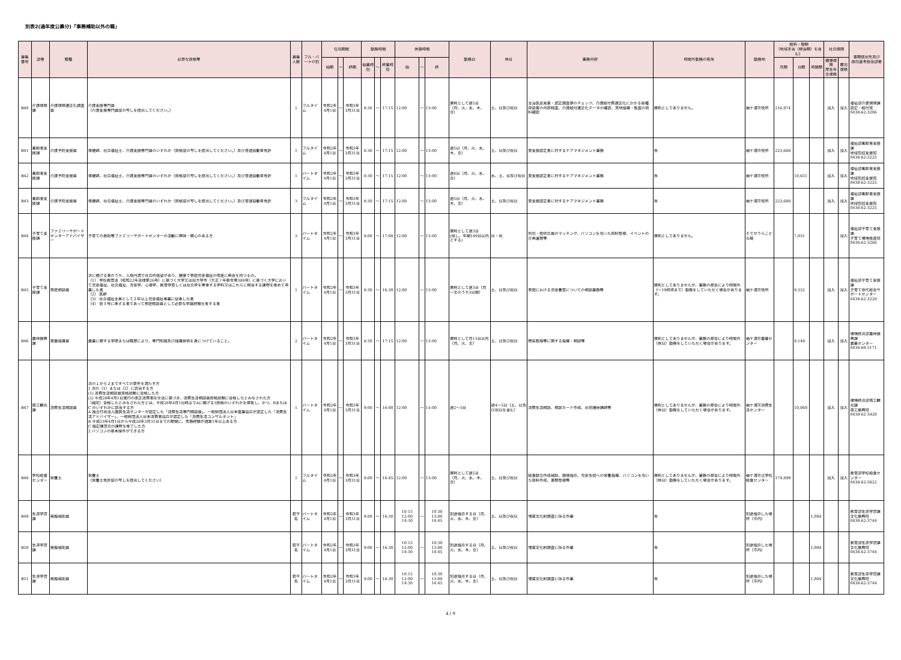別表2(過年度公募分)「事務補助以外の職」
| 募集番号 | 部署 | 職種 | 必要な資格等 | 募集人数 | フル・パートの別 | 任用期間 | | | 勤務時間 | | | 休憩時間 | | | 勤務日 | 休日 | 業務内容 | 時間外勤務の有無 | 勤務地 | 給料・報酬 （地域手当（相当額）を含む） | | | 社会保険 | | 書類提出先及び 採用選考担当部署 |
| --- | --- | --- | --- | --- | --- | --- | --- | --- | --- | --- | --- | --- | --- | --- | --- | --- | --- | --- | --- | --- | --- | --- | --- | --- | --- |
| | | | | | | 始期 | ～ | 終期 | 始業時刻 | ～ | 終業時刻 | 始 | ～ | 終 | | | | | | 月額 | 日額 | 時間額 | 健康保険 厚生年金保険 | 雇用保険 | |
| B40 | 介護保険課 | 介護保険適正化調査員 | 介護支援専門員 （介護支援専門員証の写しを提出してください。） | 1 | フルタイム | 令和2年4月1日 | ～ | 令和3年3月31日 | 8:30 | ～ | 17:15 | 12:00 | ～ | 13:00 | 原則として週5日（月、火、水、木、金） | 土、日及び祝日 | 主治医意見書・認定調査票のチェック、介護給付費適正化にかかる各種申請書の内容精査、介護給付適正化データの確認、実地指導・監査の資料確認 | 原則としてありません。 | 袖ケ浦市役所 | 216,974 | | | 加入 | 加入 | 福祉部介護保険課 認定・給付班 0438-62-3206 |
| B41 | 高齢者支援課 | 介護予防支援員 | 保健師、社会福祉士、介護支援専門員のいずれか（資格証の写しを提出してください。）及び普通自動車免許 | 1 | フルタイム | 令和2年4月1日 | ～ | 令和3年3月31日 | 8:30 | ～ | 17:15 | 12:00 | ～ | 13:00 | 週5日（月、火、水、木、金） | 土、日及び祝日 | 要支援認定者に対するケアマネジメント業務 | 無 | 袖ケ浦市役所 | 223,688 | | | 加入 | 加入 | 福祉部高齢者支援課 地域包括支援班 0438-62-3225 |
| B42 | 高齢者支援課 | 介護予防支援員 | 保健師、社会福祉士、介護支援専門員のいずれか（資格証の写しを提出してください。）及び普通自動車免許 | 1 | パートタイム | 令和2年4月1日 | ～ | 令和3年3月31日 | 8:30 | ～ | 17:15 | 12:00 | ～ | 13:00 | 週4日（月、火、水、金） | 水、土、日及び祝日 | 要支援認定者に対するケアマネジメント業務 | 無 | 袖ケ浦市役所 | | 10,651 | | 加入 | 加入 | 福祉部高齢者支援課 地域包括支援班 0438-62-3225 |
| B43 | 高齢者支援課 | 介護予防支援員 | 保健師、社会福祉士、介護支援専門員のいずれか（資格証の写しを提出してください。）及び普通自動車免許 | 3 | フルタイム | 令和2年4月1日 | ～ | 令和3年3月31日 | 8:30 | ～ | 17:15 | 12:00 | ～ | 13:00 | 週5日（月、火、水、木、金） | 土、日及び祝日 | 要支援認定者に対するケアマネジメント業務 | 無 | 袖ケ浦市役所 | 223,688 | | | 加入 | 加入 | 福祉部高齢者支援課 地域包括支援班 0438-62-3225 |
| B44 | 子育て支援課 | ファミリーサポートセンターアドバイザー | 子育ての援助等ファミリーサポートセンターの活動に興味・関心のある方 | 3 | パートタイム | 令和2年4月1日 | ～ | 令和3年3月31日 | 9:00 | ～ | 17:00 | 12:00 | ～ | 13:00 | 原則として週3日 (但し、年間149日以内とする) | 日・祝 | 利用・提供会員のマッチング、パソコンを用いた資料整理、イベントの企画運営等 | 原則としてありません。 | そでがうらこども館 | | 7,031 | | | 加入 | 福祉部子育て支援課 子育て環境推進班 0438-62-3286 |
| B45 | 子育て支援課 | 家庭相談員 | 次に掲げる者のうち、人格円満で社会的信望があり、健康で家庭児童福祉の増進に熱意を持つもの。 （1） 学校教育法（昭和22年法律第26号）に基づく大学又は旧大学令（大正７年勅令第388号）に基づく大学において児童福祉、社会福祉、児童学、心理学、教育学若しくは社会学を専修する学科又はこれらに相当する課程を修めて卒業した者 （2） 医師 （3） 社会福祉主事として２年以上児童福祉事業に従事した者 （4） 前３号に準ずる者であって家庭相談員として必要な学識経験を有する者 | 1 | パートタイム | 令和2年4月1日 | ～ | 令和3年3月31日 | 8:30 | ～ | 16:30 | 12:00 | ～ | 13:00 | 原則として週3日（月～金のうち3日間） | 土、日及び祝日 | 家庭における児童養育についての相談業務等 | 原則としてありませんが、業務の都合により時間外（～19時頃まで）勤務をしていただく場合があります。 | 袖ケ浦市役所 | | 9,332 | | 加入 | 加入 | 福祉部子育て支援課 子育て世代総合サポートセンター 0438-62-3220 |
| B46 | 農林振興課 | 営農指導員 | 農業に関する学歴または職歴により、専門知識及び指導技術を身につけていること。 | 2 | パートタイム | 令和2年4月1日 | ～ | 令和3年3月31日 | 8:30 | ～ | 17:15 | 12:00 | ～ | 13:00 | 原則として月13日以内（月、火、金） | 土、日及び祝日 | 野菜栽培等に関する指導・相談等 | 原則としてありませんが、業務の都合により時間外（休日）勤務をしていただく場合があります。 | 袖ケ浦市農業センター | | 9,149 | | 加入 | 加入 | 環境経済部農林振興課 農業センター 0438-60-5171 |
| B47 | 商工観光課 | 消費生活相談員 | 次の１から２まですべての要件を満たす方 1 次の（1）または（2）に該当する方 (1) 消費生活相談員資格試験に合格した方 (2) 平成28年4月1日施行の改正消費者安全法に基づき、消費生活相談員資格試験に合格したとみなされた方 （補足）合格したとみなされた方とは、平成28年4月1日時点でAに掲げる3資格のいずれかを保有し、かつ、BまたはC のいずれかに該当する方 A 独立行政法人国民生活センターが認定した「消費生活専門相談員」、一般財団法人日本産業協会が認定した「消費生活アドバイザー」、一般財団法人日本消費者協会が認定した「消費生活コンサルタント」 B 平成23年4月1日から平成28年3月31日までの期間に、実務経験が通算1年以上ある方 C 指定講習会の課程を修了した方 2 パソコンの基本操作ができる方 | 1 | パートタイム | 令和2年4月1日 | ～ | 令和3年3月31日 | 9:00 | ～ | 16:00 | 12:00 | ～ | 13:00 | 週2～3日 | 週4～5日（土、日及び祝日を含む） | 消費生活相談、相談カード作成、出前講座講師等 | 原則としてありませんが、業務の都合により時間外（休日）勤務をしていただく場合があります。 | 袖ケ浦市消費生活センター | | 10,069 | | 加入 | 加入 | 環境経済部商工観光課 商工振興班 0438-62-3428 |
| B48 | 学校給食センター | 栄養士 | 栄養士 （栄養士免許証の写しを提出してください） | 1 | フルタイム | 令和2年4月1日 | ～ | 令和3年3月31日 | 8:00 | ～ | 16:45 | 12:00 | ～ | 13:00 | 原則として週5日（月、火、水、木、金） | 土、日及び祝日 | 給食献立作成補助、調理指示、児童生徒への栄養指導、パソコンを用いた資料作成、書類整理等 | 原則としてありませんが、業務の都合により時間外（休日）勤務をしていただく場合があります。 | 袖ケ浦市立学校給食センター | 174,899 | | | 加入 | 加入 | 教育部学校給食センター 0438-62-5822 |
| B49 | 生涯学習課 | 発掘補助員 | | 若干名 | パートタイム | 令和2年4月1日 | ～ | 令和3年3月31日 | 9:00 | ～ | 16:30 | 10:15 12:00 14:30 | ～ | 10:30 13:00 14:45 | 別途指示する日（月、火、水、木、金） | 土、日及び祝日 | 埋蔵文化財調査に係る作業 | 無 | 別途指示した場所（市内） | | | 1,004 | | | 教育部生涯学習課 文化振興班 0438-62-3744 |
| B50 | 生涯学習課 | 発掘補助員 | | 若干名 | パートタイム | 令和2年4月1日 | ～ | 令和3年3月31日 | 9:00 | ～ | 16:30 | 10:15 12:00 14:30 | ～ | 10:30 13:00 14:45 | 別途指示する日（月、火、水、木、金） | 土、日及び祝日 | 埋蔵文化財調査に係る作業 | 無 | 別途指示した場所（市内） | | | 1,004 | | | 教育部生涯学習課 文化振興班 0438-62-3744 |
| B51 | 生涯学習課 | 発掘補助員 | | 若干名 | パートタイム | 令和2年4月1日 | ～ | 令和3年3月31日 | 9:00 | ～ | 16:30 | 10:15 12:00 14:30 | ～ | 10:30 13:00 14:45 | 別途指示する日（月、火、水、木、金） | 土、日及び祝日 | 埋蔵文化財調査に係る作業 | 無 | 別途指示した場所（市内） | | | 1,004 | | | 教育部生涯学習課 文化振興班 0438-62-3744 |
4 / 9